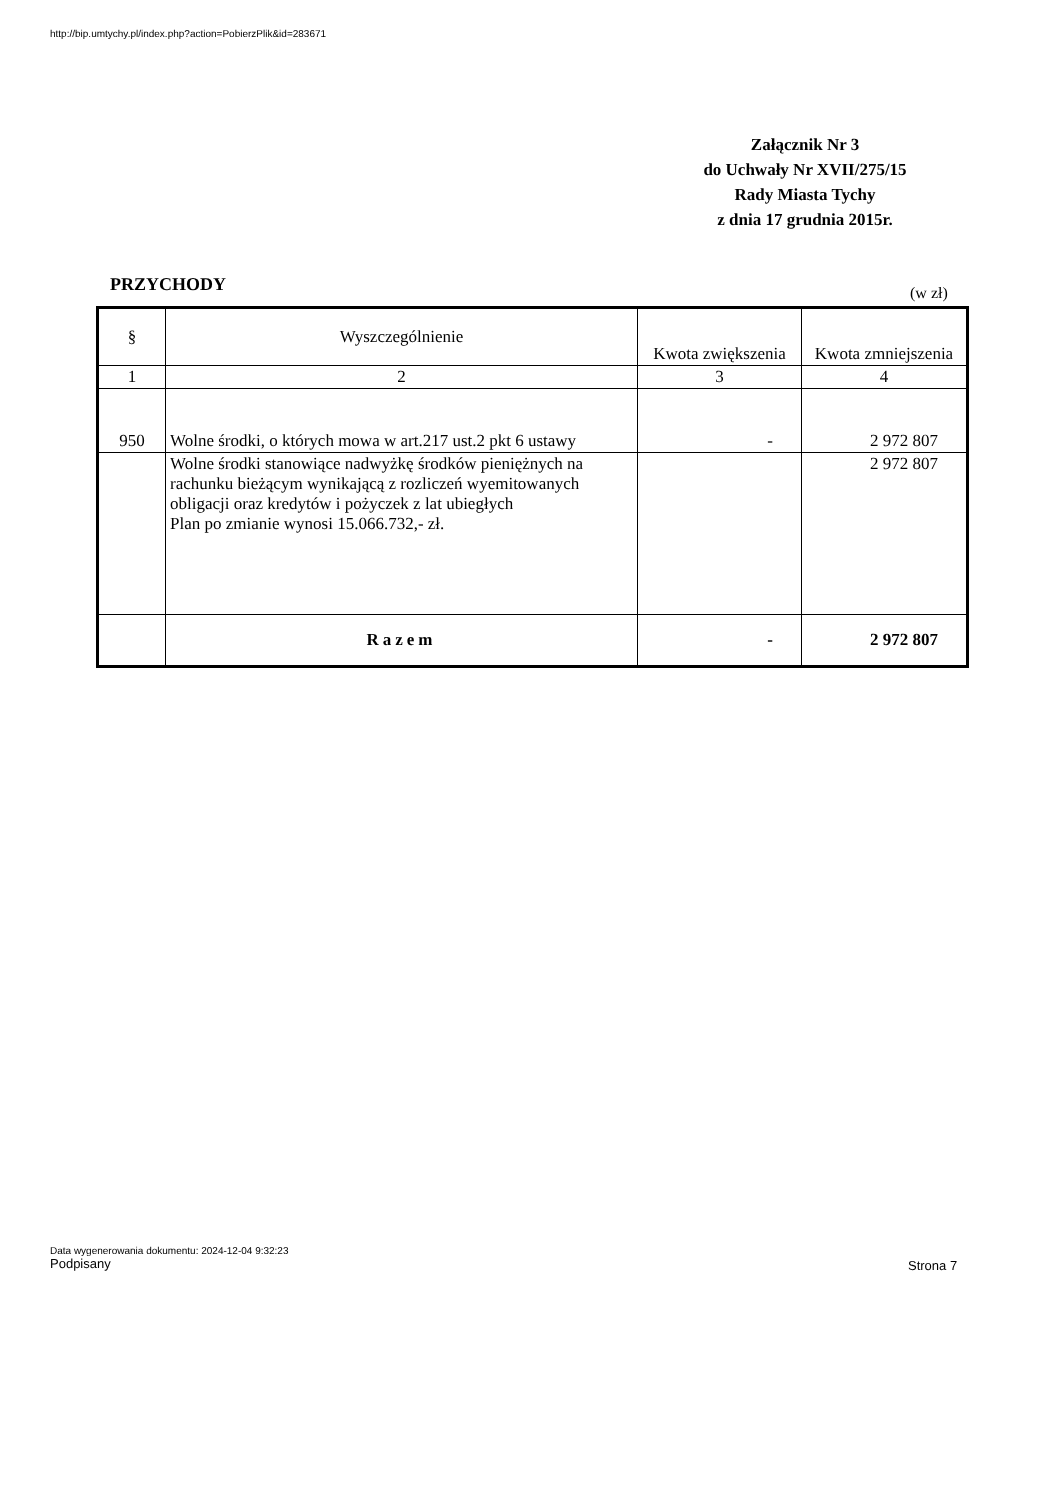http://bip.umtychy.pl/index.php?action=PobierzPlik&id=283671
Załącznik Nr 3
do Uchwały Nr XVII/275/15
Rady Miasta Tychy
z dnia 17 grudnia 2015r.
PRZYCHODY (w zł)
| § | Wyszczególnienie | Kwota zwiększenia | Kwota zmniejszenia |
| 1 | 2 | 3 | 4 |
| 950 | Wolne środki, o których mowa w art.217 ust.2 pkt 6 ustawy | - | 2 972 807 |
| | Wolne środki stanowiące nadwyżkę środków pieniężnych na rachunku bieżącym wynikającą z rozliczeń wyemitowanych obligacji oraz kredytów i pożyczek z lat ubiegłych Plan po zmianie wynosi 15.066.732,- zł. | | 2 972 807 |
| | Razem | - | 2 972 807 |
Data wygenerowania dokumentu: 2024-12-04 9:32:23
Podpisany
Strona 7